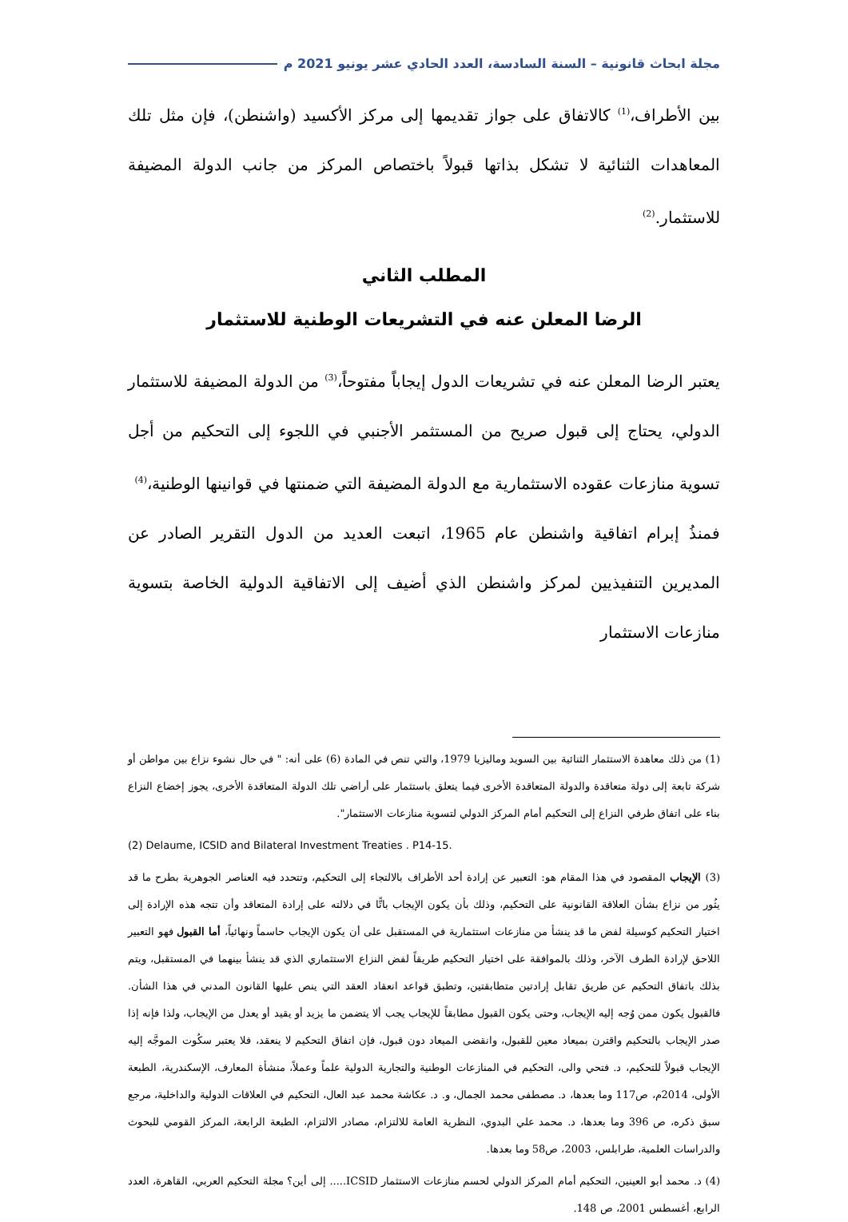مجلة ابحاث قانونية – السنة السادسة، العدد الحادي عشر يونيو 2021 م
بين الأطراف،<sup>(1)</sup> كالاتفاق على جواز تقديمها إلى مركز الأكسيد (واشنطن)، فإن مثل تلك المعاهدات الثنائية لا تشكل بذاتها قبولاً باختصاص المركز من جانب الدولة المضيفة للاستثمار.<sup>(2)</sup>
المطلب الثاني
الرضا المعلن عنه في التشريعات الوطنية للاستثمار
يعتبر الرضا المعلن عنه في تشريعات الدول إيجاباً مفتوحاً،<sup>(3)</sup> من الدولة المضيفة للاستثمار الدولي، يحتاج إلى قبول صريح من المستثمر الأجنبي في اللجوء إلى التحكيم من أجل تسوية منازعات عقوده الاستثمارية مع الدولة المضيفة التي ضمنتها في قوانينها الوطنية،<sup>(4)</sup>
فمنذُ إبرام اتفاقية واشنطن عام 1965، اتبعت العديد من الدول التقرير الصادر عن المديرين التنفيذيين لمركز واشنطن الذي أضيف إلى الاتفاقية الدولية الخاصة بتسوية منازعات الاستثمار
(1) من ذلك معاهدة الاستثمار الثنائية بين السويد وماليزيا 1979، والتي تنص في المادة (6) على أنه: " في حال نشوء نزاع بين مواطن أو شركة تابعة إلى دولة متعاقدة والدولة المتعاقدة الأخرى فيما يتعلق باستثمار على أراضي تلك الدولة المتعاقدة الأخرى، يجوز إخضاع النزاع بناء على اتفاق طرفي النزاع إلى التحكيم أمام المركز الدولي لتسوية منازعات الاستثمار".
(2) Delaume, ICSID and Bilateral Investment Treaties . P14-15.
(3) الإيجاب المقصود في هذا المقام هو: التعبير عن إرادة أحد الأطراف بالالتجاء إلى التحكيم، وتتحدد فيه العناصر الجوهرية بطرح ما قد يثُور من نزاع بشأن العلاقة القانونية على التحكيم، وذلك بأن يكون الإيجاب باتًّا في دلالته على إرادة المتعاقد وأن تتجه هذه الإرادة إلى اختيار التحكيم كوسيلة لفض ما قد ينشأ من منازعات استثمارية في المستقبل على أن يكون الإيجاب حاسماً ونهائياً، أما القبول فهو التعبير اللاحق لإرادة الطرف الآخر، وذلك بالموافقة على اختيار التحكيم طريقاً لفض النزاع الاستثماري الذي قد ينشأ بينهما في المستقبل، ويتم بذلك باتفاق التحكيم عن طريق تقابل إرادتين متطابقتين، وتطبق قواعد انعقاد العقد التي ينص عليها القانون المدني في هذا الشأن. فالقبول يكون ممن وُجه إليه الإيجاب، وحتى يكون القبول مطابقاً للإيجاب يجب ألا يتضمن ما يزيد أو يقيد أو يعدل من الإيجاب، ولذا فإنه إذا صدر الإيجاب بالتحكيم واقترن بميعاد معين للقبول، وانقضى الميعاد دون قبول، فإن اتفاق التحكيم لا ينعقد، فلا يعتبر سكُوت الموجَّه إليه الإيجاب قبولاً للتحكيم، د. فتحي والى، التحكيم في المنازعات الوطنية والتجارية الدولية علماً وعملاً، منشأة المعارف، الإسكندرية، الطبعة الأولى، 2014م، ص117 وما بعدها، د. مصطفى محمد الجمال، و. د. عكاشة محمد عبد العال، التحكيم في العلاقات الدولية والداخلية، مرجع سبق ذكره، ص 396 وما بعدها، د. محمد علي البدوي، النظرية العامة للالتزام، مصادر الالتزام، الطبعة الرابعة، المركز القومي للبحوث والدراسات العلمية، طرابلس، 2003، ص58 وما بعدها.
(4) د. محمد أبو العينين، التحكيم أمام المركز الدولي لحسم منازعات الاستثمار ICSID..... إلى أين؟ مجلة التحكيم العربي، القاهرة، العدد الرابع، أغسطس 2001، ص 148.